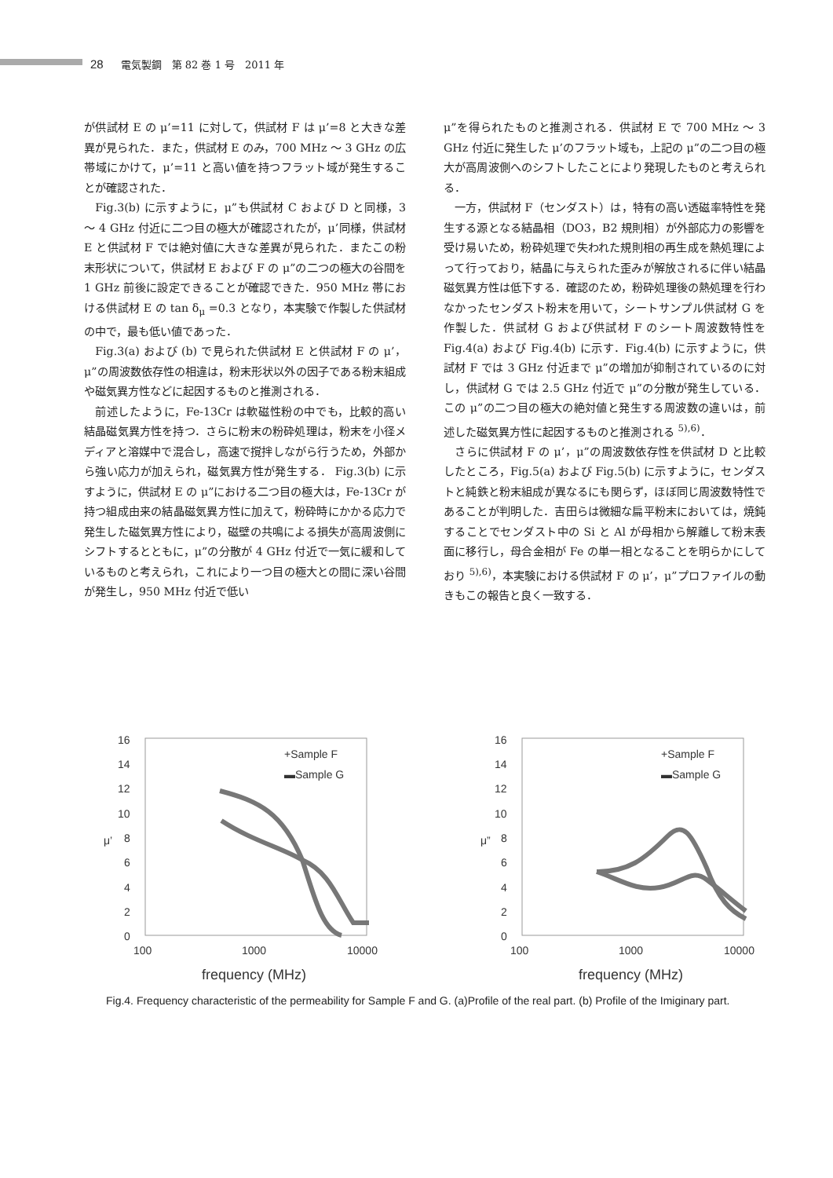28 電気製鋼　第 82 巻 1 号　2011 年
が供試材 E の μ’=11 に対して，供試材 F は μ’=8 と大きな差異が見られた．また，供試材 E のみ，700 MHz ～ 3 GHz の広帯域にかけて，μ’=11 と高い値を持つフラット域が発生することが確認された．
Fig.3(b) に示すように，μ”も供試材 C および D と同様，3 ～ 4 GHz 付近に二つ目の極大が確認されたが，μ’同様，供試材 E と供試材 F では絶対値に大きな差異が見られた．またこの粉末形状について，供試材 E および F の μ”の二つの極大の谷間を 1 GHz 前後に設定できることが確認できた．950 MHz 帯における供試材 E の tan δ<sub>μ</sub> =0.3 となり，本実験で作製した供試材の中で，最も低い値であった．
Fig.3(a) および (b) で見られた供試材 E と供試材 F の μ’，μ”の周波数依存性の相違は，粉末形状以外の因子である粉末組成や磁気異方性などに起因するものと推測される．
前述したように，Fe-13Cr は軟磁性粉の中でも，比較的高い結晶磁気異方性を持つ．さらに粉末の粉砕処理は，粉末を小径メディアと溶媒中で混合し，高速で撹拌しながら行うため，外部から強い応力が加えられ，磁気異方性が発生する． Fig.3(b) に示すように，供試材 E の μ”における二つ目の極大は，Fe-13Cr が持つ組成由来の結晶磁気異方性に加えて，粉砕時にかかる応力で発生した磁気異方性により，磁壁の共鳴による損失が高周波側にシフトするとともに，μ”の分散が 4 GHz 付近で一気に緩和しているものと考えられ，これにより一つ目の極大との間に深い谷間が発生し，950 MHz 付近で低い
μ”を得られたものと推測される．供試材 E で 700 MHz ～ 3 GHz 付近に発生した μ’のフラット域も，上記の μ”の二つ目の極大が高周波側へのシフトしたことにより発現したものと考えられる．
一方，供試材 F（センダスト）は，特有の高い透磁率特性を発生する源となる結晶相（DO3，B2 規則相）が外部応力の影響を受け易いため，粉砕処理で失われた規則相の再生成を熱処理によって行っており，結晶に与えられた歪みが解放されるに伴い結晶磁気異方性は低下する．確認のため，粉砕処理後の熱処理を行わなかったセンダスト粉末を用いて，シートサンプル供試材 G を作製した．供試材 G および供試材 F のシート周波数特性を Fig.4(a) および Fig.4(b) に示す．Fig.4(b) に示すように，供試材 F では 3 GHz 付近まで μ”の増加が抑制されているのに対し，供試材 G では 2.5 GHz 付近で μ”の分散が発生している．この μ”の二つ目の極大の絶対値と発生する周波数の違いは，前述した磁気異方性に起因するものと推測される <sup>5),6)</sup>．
さらに供試材 F の μ’，μ”の周波数依存性を供試材 D と比較したところ，Fig.5(a) および Fig.5(b) に示すように，センダストと純鉄と粉末組成が異なるにも関らず，ほぼ同じ周波数特性であることが判明した．吉田らは微細な扁平粉末においては，焼鈍することでセンダスト中の Si と Al が母相から解離して粉末表面に移行し，母合金相が Fe の単一相となることを明らかにしており <sup>5),6)</sup>，本実験における供試材 F の μ’，μ”プロファイルの動きもこの報告と良く一致する．
16
14
12
10
8
6
4
2
0
100
1000
10000
μ’
frequency (MHz)
+Sample F
▬Sample G
16
14
12
10
8
6
4
2
0
100
1000
10000
μ”
frequency (MHz)
+Sample F
▬Sample G
Fig.4. Frequency characteristic of the permeability for Sample F and G. (a)Profile of the real part. (b) Profile of the Imiginary part.